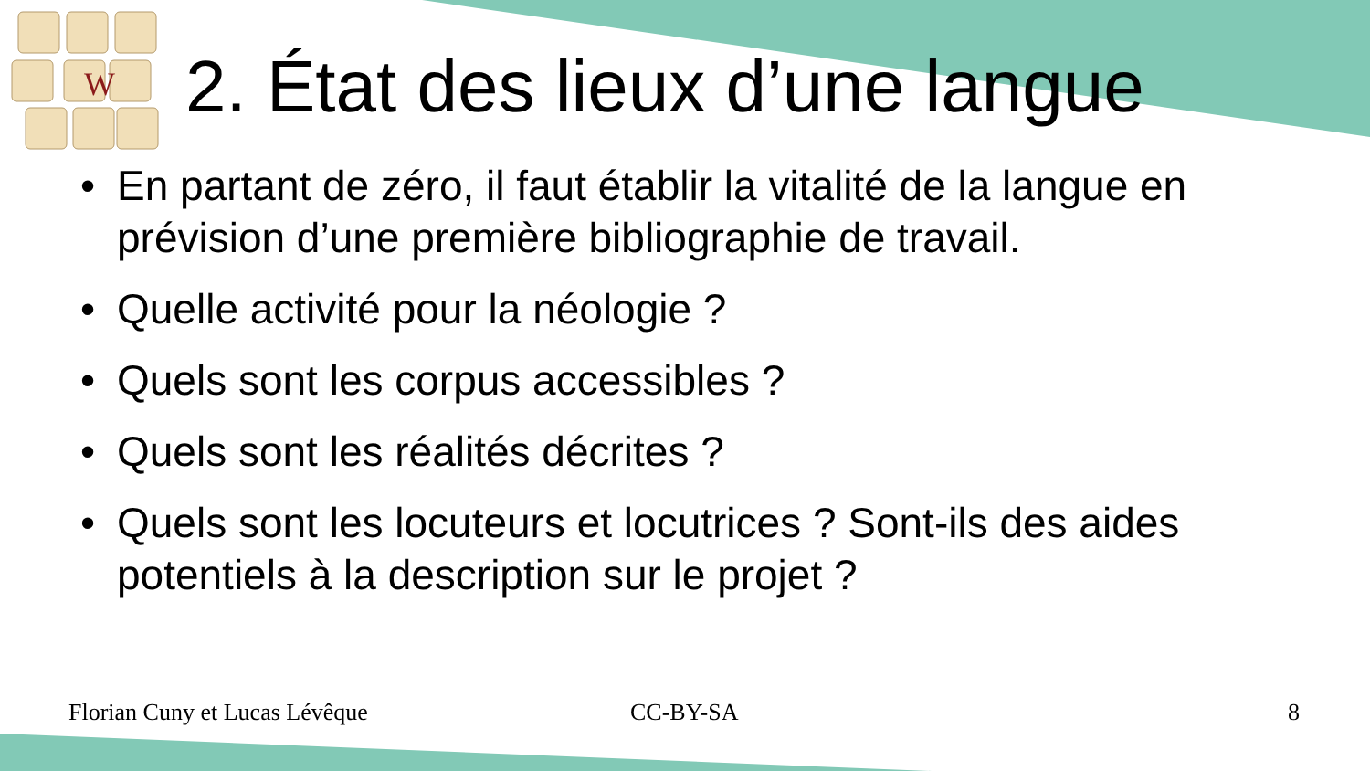W
2. État des lieux d’une langue
• En partant de zéro, il faut établir la vitalité de la langue en prévision d’une première bibliographie de travail.
• Quelle activité pour la néologie ?
• Quels sont les corpus accessibles ?
• Quels sont les réalités décrites ?
• Quels sont les locuteurs et locutrices ? Sont-ils des aides potentiels à la description sur le projet ?
Florian Cuny et Lucas Lévêque CC-BY-SA 8